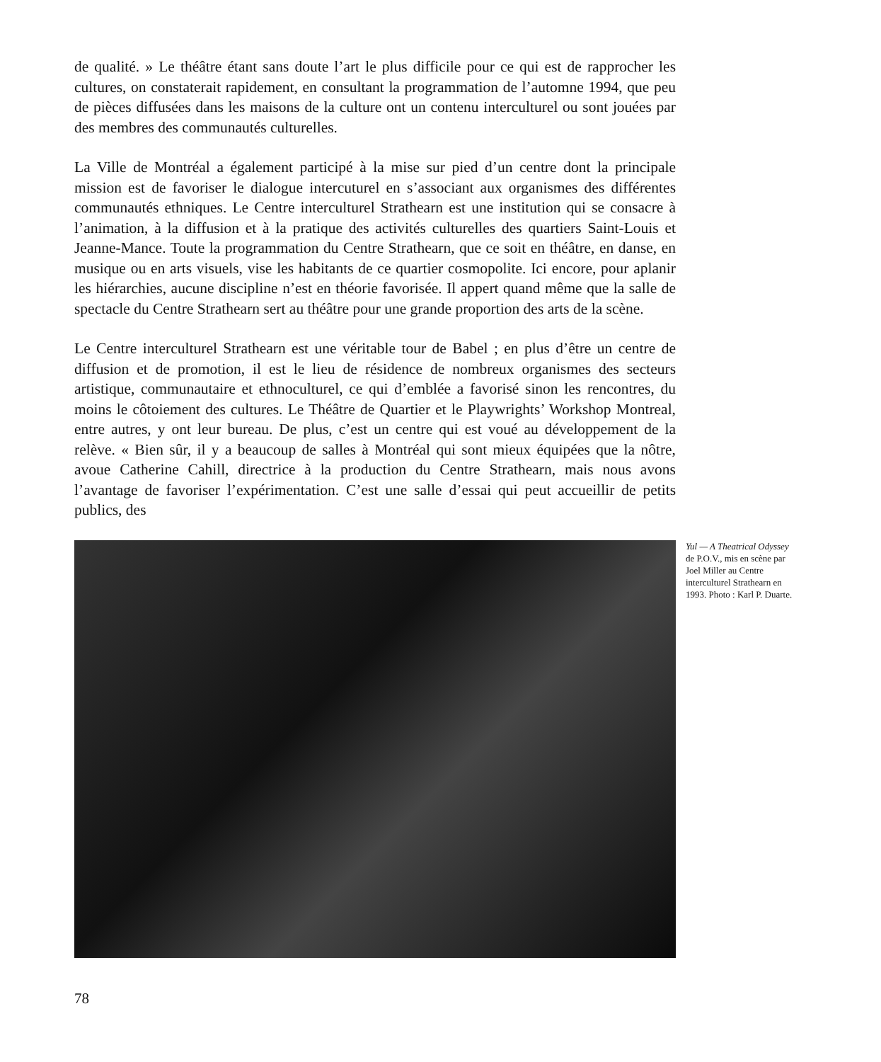de qualité. » Le théâtre étant sans doute l’art le plus difficile pour ce qui est de rapprocher les cultures, on constaterait rapidement, en consultant la programmation de l’automne 1994, que peu de pièces diffusées dans les maisons de la culture ont un contenu interculturel ou sont jouées par des membres des communautés culturelles.
La Ville de Montréal a également participé à la mise sur pied d’un centre dont la principale mission est de favoriser le dialogue intercuturel en s’associant aux organismes des différentes communautés ethniques. Le Centre interculturel Strathearn est une institution qui se consacre à l’animation, à la diffusion et à la pratique des activités culturelles des quartiers Saint-Louis et Jeanne-Mance. Toute la programmation du Centre Strathearn, que ce soit en théâtre, en danse, en musique ou en arts visuels, vise les habitants de ce quartier cosmopolite. Ici encore, pour aplanir les hiérarchies, aucune discipline n’est en théorie favorisée. Il appert quand même que la salle de spectacle du Centre Strathearn sert au théâtre pour une grande proportion des arts de la scène.
Le Centre interculturel Strathearn est une véritable tour de Babel ; en plus d’être un centre de diffusion et de promotion, il est le lieu de résidence de nombreux organismes des secteurs artistique, communautaire et ethnoculturel, ce qui d’emblée a favorisé sinon les rencontres, du moins le côtoiement des cultures. Le Théâtre de Quartier et le Playwrights’ Workshop Montreal, entre autres, y ont leur bureau. De plus, c’est un centre qui est voué au développement de la relève. « Bien sûr, il y a beaucoup de salles à Montréal qui sont mieux équipées que la nôtre, avoue Catherine Cahill, directrice à la production du Centre Strathearn, mais nous avons l’avantage de favoriser l’expérimentation. C’est une salle d’essai qui peut accueillir de petits publics, des
Yul — A Theatrical Odyssey de P.O.V., mis en scène par Joel Miller au Centre interculturel Strathearn en 1993. Photo : Karl P. Duarte.
78